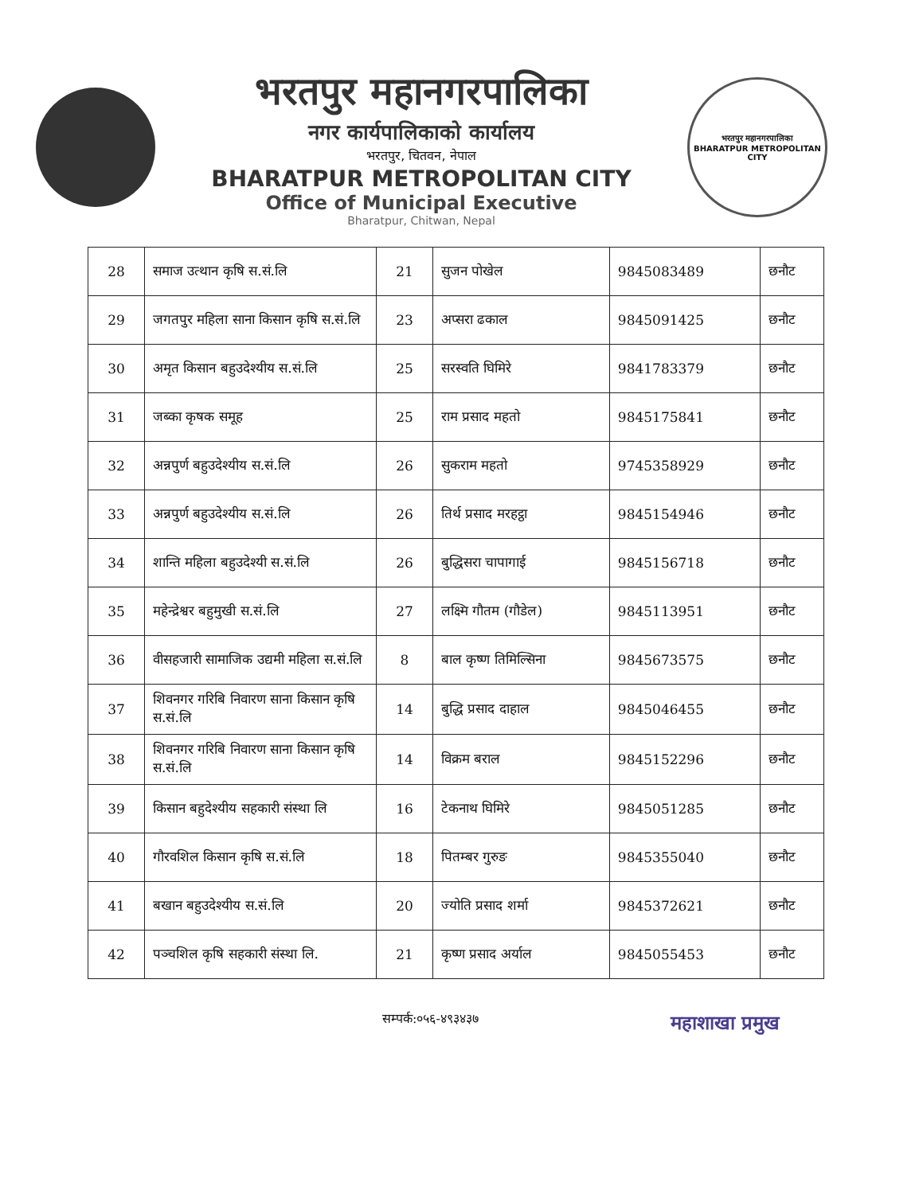भरतपुर महानगरपालिका
नगर कार्यपालिकाको कार्यालय
भरतपुर, चितवन, नेपाल
BHARATPUR METROPOLITAN CITY
Office of Municipal Executive
Bharatpur, Chitwan, Nepal
भरतपुर महानगरपालिका
BHARATPUR METROPOLITAN CITY
| 28 | समाज उत्थान कृषि स.सं.लि | 21 | सुजन पोखेल | 9845083489 | छनौट |
| 29 | जगतपुर महिला साना किसान कृषि स.सं.लि | 23 | अप्सरा ढकाल | 9845091425 | छनौट |
| 30 | अमृत किसान बहुउदेश्यीय स.सं.लि | 25 | सरस्वति घिमिरे | 9841783379 | छनौट |
| 31 | जब्का कृषक समूह | 25 | राम प्रसाद महतो | 9845175841 | छनौट |
| 32 | अन्नपुर्ण बहुउदेश्यीय स.सं.लि | 26 | सुकराम महतो | 9745358929 | छनौट |
| 33 | अन्नपुर्ण बहुउदेश्यीय स.सं.लि | 26 | तिर्थ प्रसाद मरहट्ठा | 9845154946 | छनौट |
| 34 | शान्ति महिला बहुउदेश्यी स.सं.लि | 26 | बुद्धिसरा चापागाई | 9845156718 | छनौट |
| 35 | महेन्द्रेश्वर बहुमुखी स.सं.लि | 27 | लक्ष्मि गौतम (गौडेल) | 9845113951 | छनौट |
| 36 | वीसहजारी सामाजिक उद्यमी महिला स.सं.लि | 8 | बाल कृष्ण तिमिल्सिना | 9845673575 | छनौट |
| 37 | शिवनगर गरिबि निवारण साना किसान कृषि स.सं.लि | 14 | बुद्धि प्रसाद दाहाल | 9845046455 | छनौट |
| 38 | शिवनगर गरिबि निवारण साना किसान कृषि स.सं.लि | 14 | विक्रम बराल | 9845152296 | छनौट |
| 39 | किसान बहुदेश्यीय सहकारी संस्था लि | 16 | टेकनाथ घिमिरे | 9845051285 | छनौट |
| 40 | गौरवशिल किसान कृषि स.सं.लि | 18 | पितम्बर गुरुङ | 9845355040 | छनौट |
| 41 | बखान बहुउदेश्यीय स.सं.लि | 20 | ज्योति प्रसाद शर्मा | 9845372621 | छनौट |
| 42 | पञ्चशिल कृषि सहकारी संस्था लि. | 21 | कृष्ण प्रसाद अर्याल | 9845055453 | छनौट |
सम्पर्क:०५६-४९३४३७ महाशाखा प्रमुख